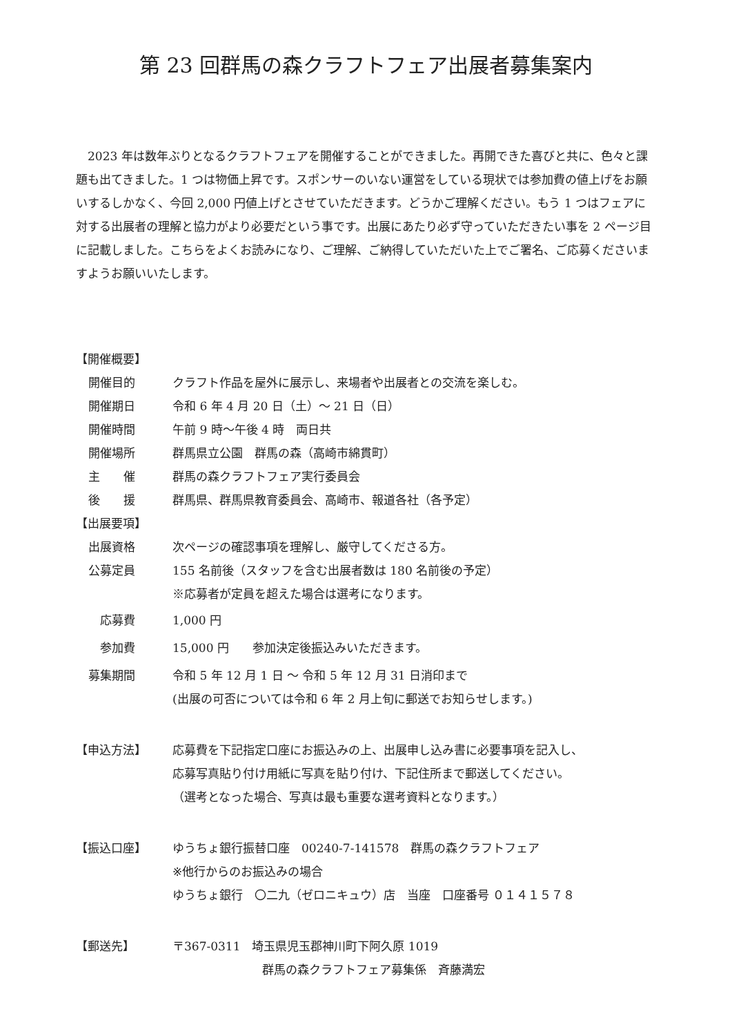第 23 回群馬の森クラフトフェア出展者募集案内
2023 年は数年ぶりとなるクラフトフェアを開催することができました。再開できた喜びと共に、色々と課題も出てきました。1 つは物価上昇です。スポンサーのいない運営をしている現状では参加費の値上げをお願いするしかなく、今回 2,000 円値上げとさせていただきます。どうかご理解ください。もう 1 つはフェアに対する出展者の理解と協力がより必要だという事です。出展にあたり必ず守っていただきたい事を 2 ページ目に記載しました。こちらをよくお読みになり、ご理解、ご納得していただいた上でご署名、ご応募くださいますようお願いいたします。
【開催概要】
開催目的 クラフト作品を屋外に展示し、来場者や出展者との交流を楽しむ。
開催期日 令和 6 年 4 月 20 日（土）～ 21 日（日）
開催時間 午前 9 時～午後 4 時　両日共
開催場所 群馬県立公園　群馬の森（高崎市綿貫町）
主　　催 群馬の森クラフトフェア実行委員会
後　　援 群馬県、群馬県教育委員会、高崎市、報道各社（各予定）
【出展要項】
出展資格 次ページの確認事項を理解し、厳守してくださる方。
公募定員 155 名前後（スタッフを含む出展者数は 180 名前後の予定）
※応募者が定員を超えた場合は選考になります。
　応募費 1,000 円
　参加費 15,000 円　　参加決定後振込みいただきます。
募集期間 令和 5 年 12 月 1 日 ～ 令和 5 年 12 月 31 日消印まで
(出展の可否については令和 6 年 2 月上旬に郵送でお知らせします。)
【申込方法】 応募費を下記指定口座にお振込みの上、出展申し込み書に必要事項を記入し、
応募写真貼り付け用紙に写真を貼り付け、下記住所まで郵送してください。
（選考となった場合、写真は最も重要な選考資料となります。）
【振込口座】 ゆうちょ銀行振替口座　00240-7-141578　群馬の森クラフトフェア
※他行からのお振込みの場合
ゆうちょ銀行　〇二九（ゼロニキュウ）店　当座　口座番号 ０１４１５７８
【郵送先】 〒367-0311　埼玉県児玉郡神川町下阿久原 1019
群馬の森クラフトフェア募集係　斉藤満宏